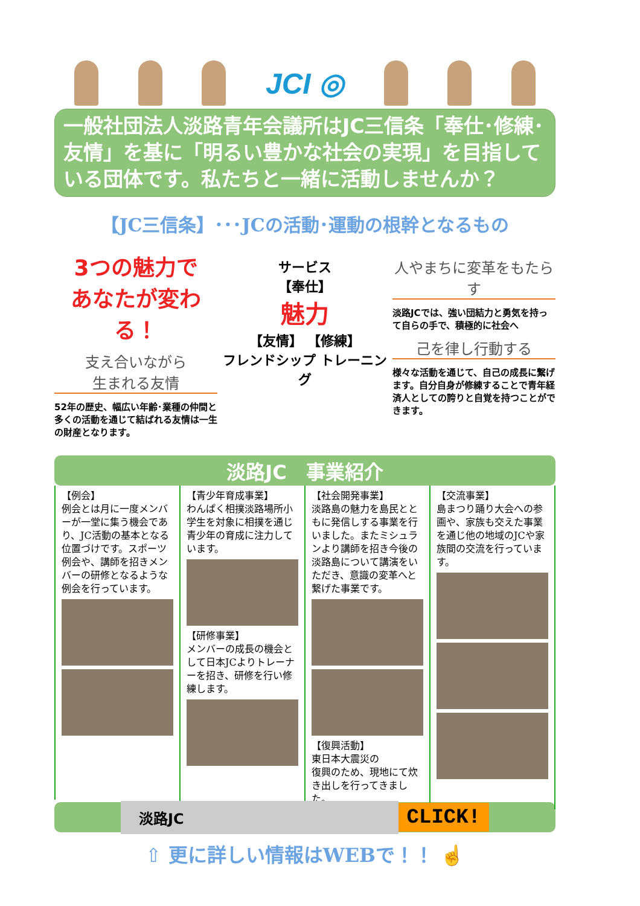JCI ◎
一般社団法人淡路青年会議所はJC三信条「奉仕･修練･友情」を基に「明るい豊かな社会の実現」を目指している団体です。私たちと一緒に活動しませんか？
【JC三信条】･･･JCの活動･運動の根幹となるもの
3つの魅力で
あなたが変わる！
支え合いながら
生まれる友情
52年の歴史、幅広い年齢･業種の仲間と多くの活動を通じて結ばれる友情は一生の財産となります。
サービス
【奉仕】
魅力
【友情】 【修練】
フレンドシップ トレーニング
人やまちに変革をもたらす
淡路JCでは、強い団結力と勇気を持って自らの手で、積極的に社会へ
己を律し行動する
様々な活動を通じて、自己の成長に繋げます。自分自身が修練することで青年経済人としての誇りと自覚を持つことができます。
淡路JC　事業紹介
【例会】
例会とは月に一度メンバーが一堂に集う機会であり、JC活動の基本となる位置づけです。スポーツ例会や、講師を招きメンバーの研修となるような例会を行っています。
【青少年育成事業】
わんぱく相撲淡路場所小学生を対象に相撲を通じ青少年の育成に注力しています。
【研修事業】
メンバーの成長の機会として日本JCよりトレーナーを招き、研修を行い修練します。
【社会開発事業】
淡路島の魅力を島民とともに発信しする事業を行いました。またミシュランより講師を招き今後の淡路島について講演をいただき、意識の変革へと繋げた事業です。
【復興活動】
東日本大震災の
復興のため、現地にて炊き出しを行ってきました。
【交流事業】
島まつり踊り大会への参画や、家族も交えた事業を通じ他の地域のJCや家族間の交流を行っています。
淡路JC
CLICK!
⇧ 更に詳しい情報はWEBで！！ ☝